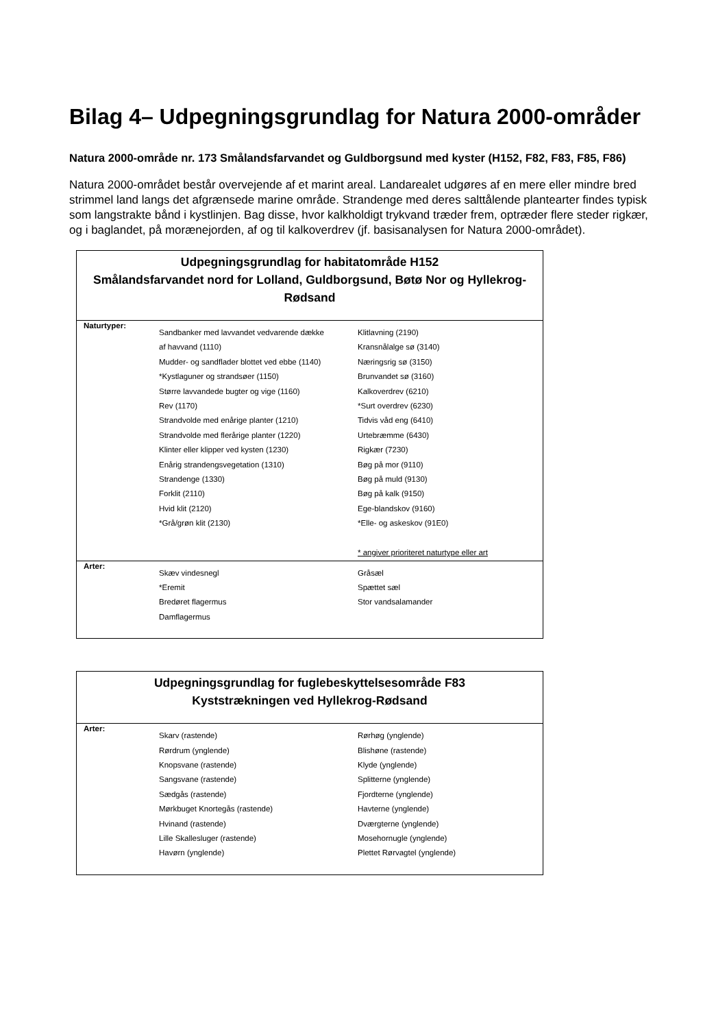Bilag 4– Udpegningsgrundlag for Natura 2000-områder
Natura 2000-område nr. 173 Smålandsfarvandet og Guldborgsund med kyster (H152, F82, F83, F85, F86)
Natura 2000-området består overvejende af et marint areal. Landarealet udgøres af en mere eller mindre bred strimmel land langs det afgrænsede marine område. Strandenge med deres salttålende plantearter findes typisk som langstrakte bånd i kystlinjen. Bag disse, hvor kalkholdigt trykvand træder frem, optræder flere steder rigkær, og i baglandet, på morænejorden, af og til kalkoverdrev (jf. basisanalysen for Natura 2000-området).
| Udpegningsgrundlag for habitatområde H152 Smålandsfarvandet nord for Lolland, Guldborgsund, Bøtø Nor og Hyllekrog-Rødsand | | |
| --- | --- | --- |
| Naturtyper: | Sandbanker med lavvandet vedvarende dække af havvand (1110) Mudder- og sandflader blottet ved ebbe (1140) *Kystlaguner og strandsøer (1150) Større lavvandede bugter og vige (1160) Rev (1170) Strandvolde med enårige planter (1210) Strandvolde med flerårige planter (1220) Klinter eller klipper ved kysten (1230) Enårig strandengsvegetation (1310) Strandenge (1330) Forklit (2110) Hvid klit (2120) *Grå/grøn klit (2130) | Klitlavning (2190) Kransnålalge sø (3140) Næringsrig sø (3150) Brunvandet sø (3160) Kalkoverdrev (6210) *Surt overdrev (6230) Tidvis våd eng (6410) Urtebræmme (6430) Rigkær (7230) Bøg på mor (9110) Bøg på muld (9130) Bøg på kalk (9150) Ege-blandskov (9160) *Elle- og askeskov (91E0) * angiver prioriteret naturtype eller art |
| Arter: | Skæv vindesnegl *Eremit Bredøret flagermus Damflagermus | Gråsæl Spættet sæl Stor vandsalamander |
| Udpegningsgrundlag for fuglebeskyttelsesområde F83 Kyststrækningen ved Hyllekrog-Rødsand | | |
| --- | --- | --- |
| Arter: | Skarv (rastende) Rørdrum (ynglende) Knopsvane (rastende) Sangsvane (rastende) Sædgås (rastende) Mørkbuget Knortegås (rastende) Hvinand (rastende) Lille Skallesluger (rastende) Havørn (ynglende) | Rørhøg (ynglende) Blishøne (rastende) Klyde (ynglende) Splitterne (ynglende) Fjordterne (ynglende) Havterne (ynglende) Dværgterne (ynglende) Mosehornugle (ynglende) Plettet Rørvagtel (ynglende) |